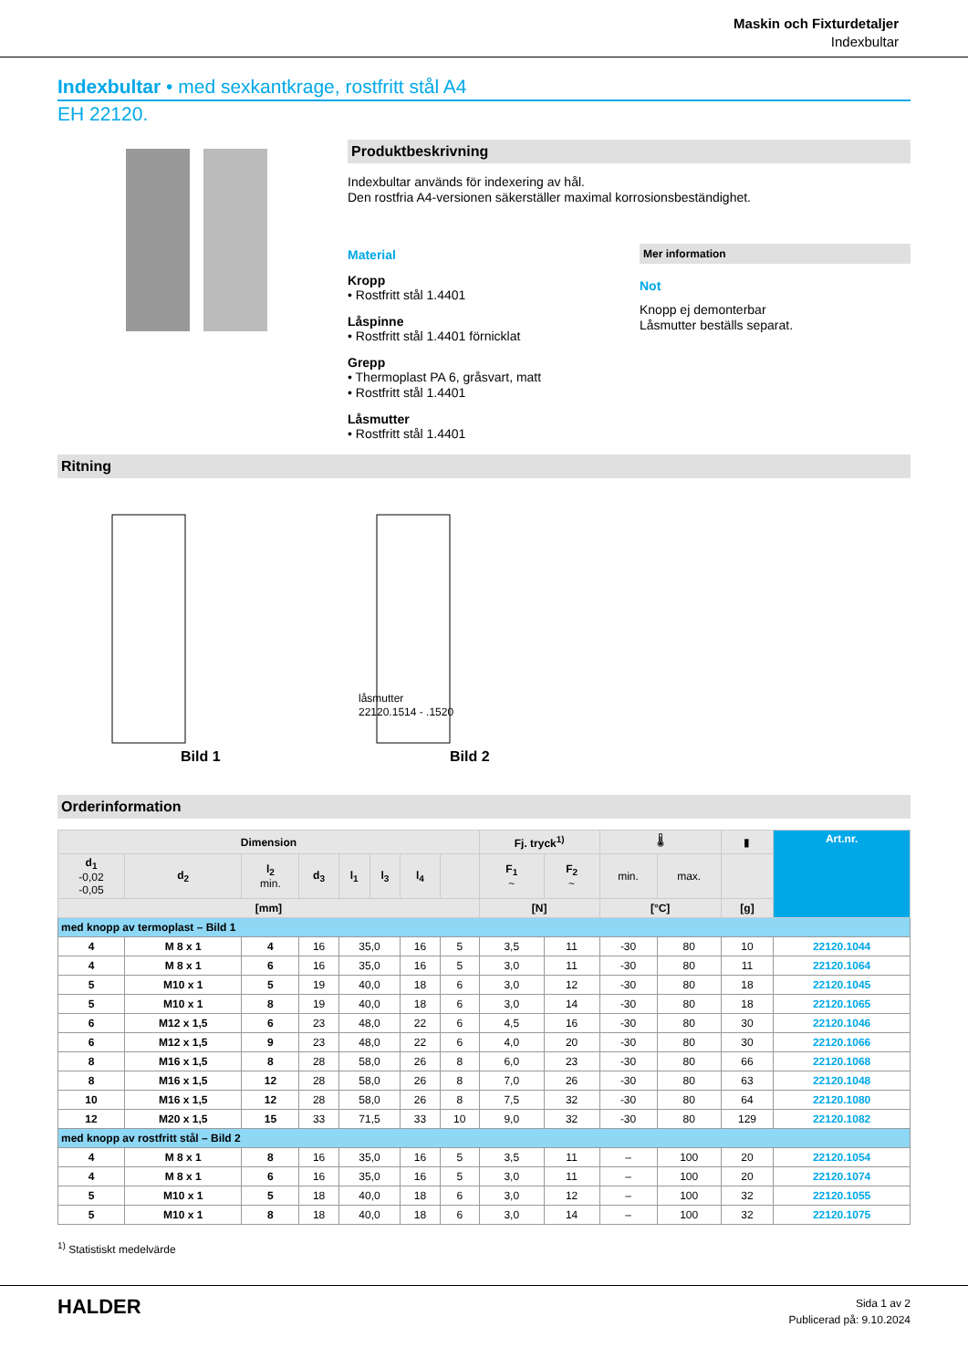Maskin och Fixturdetaljer
Indexbultar
Indexbultar • med sexkantkrage, rostfritt stål A4
EH 22120.
Produktbeskrivning
Indexbultar används för indexering av hål.
Den rostfria A4-versionen säkerställer maximal korrosionsbeständighet.
Material
Kropp
• Rostfritt stål 1.4401
Låspinne
• Rostfritt stål 1.4401 förnicklat
Grepp
• Thermoplast PA 6, gråsvart, matt
• Rostfritt stål 1.4401
Låsmutter
• Rostfritt stål 1.4401
Mer information
Not
Knopp ej demonterbar
Låsmutter beställs separat.
Ritning
Bild 1
Bild 2
låsmutter
22120.1514 - .1520
Orderinformation
| Dimension | | | | | | | | Fj. tryck<sup>1)</sup> | | 🌡 | | ▮ | Art.nr. |
| --- | --- | --- | --- | --- | --- | --- | --- | --- | --- | --- | --- | --- | --- |
| d<sub>1</sub> -0,02 -0,05 | d<sub>2</sub> | l<sub>2</sub> min. | d<sub>3</sub> | l<sub>1</sub> | l<sub>3</sub> | l<sub>4</sub> | | F<sub>1</sub> ~ | F<sub>2</sub> ~ | min. | max. | | |
| [mm] | | | | | | | | [N] | | [°C] | | [g] | |
| med knopp av termoplast – Bild 1 | | | | | | | | | | | | | |
| 4 | M 8 x 1 | 4 | 16 | 35,0 | | 16 | 5 | 3,5 | 11 | -30 | 80 | 10 | 22120.1044 |
| 4 | M 8 x 1 | 6 | 16 | 35,0 | | 16 | 5 | 3,0 | 11 | -30 | 80 | 11 | 22120.1064 |
| 5 | M10 x 1 | 5 | 19 | 40,0 | | 18 | 6 | 3,0 | 12 | -30 | 80 | 18 | 22120.1045 |
| 5 | M10 x 1 | 8 | 19 | 40,0 | | 18 | 6 | 3,0 | 14 | -30 | 80 | 18 | 22120.1065 |
| 6 | M12 x 1,5 | 6 | 23 | 48,0 | | 22 | 6 | 4,5 | 16 | -30 | 80 | 30 | 22120.1046 |
| 6 | M12 x 1,5 | 9 | 23 | 48,0 | | 22 | 6 | 4,0 | 20 | -30 | 80 | 30 | 22120.1066 |
| 8 | M16 x 1,5 | 8 | 28 | 58,0 | | 26 | 8 | 6,0 | 23 | -30 | 80 | 66 | 22120.1068 |
| 8 | M16 x 1,5 | 12 | 28 | 58,0 | | 26 | 8 | 7,0 | 26 | -30 | 80 | 63 | 22120.1048 |
| 10 | M16 x 1,5 | 12 | 28 | 58,0 | | 26 | 8 | 7,5 | 32 | -30 | 80 | 64 | 22120.1080 |
| 12 | M20 x 1,5 | 15 | 33 | 71,5 | | 33 | 10 | 9,0 | 32 | -30 | 80 | 129 | 22120.1082 |
| med knopp av rostfritt stål – Bild 2 | | | | | | | | | | | | | |
| 4 | M 8 x 1 | 8 | 16 | 35,0 | | 16 | 5 | 3,5 | 11 | – | 100 | 20 | 22120.1054 |
| 4 | M 8 x 1 | 6 | 16 | 35,0 | | 16 | 5 | 3,0 | 11 | – | 100 | 20 | 22120.1074 |
| 5 | M10 x 1 | 5 | 18 | 40,0 | | 18 | 6 | 3,0 | 12 | – | 100 | 32 | 22120.1055 |
| 5 | M10 x 1 | 8 | 18 | 40,0 | | 18 | 6 | 3,0 | 14 | – | 100 | 32 | 22120.1075 |
<sup>1)</sup> Statistiskt medelvärde
HALDER
Sida 1 av 2
Publicerad på: 9.10.2024